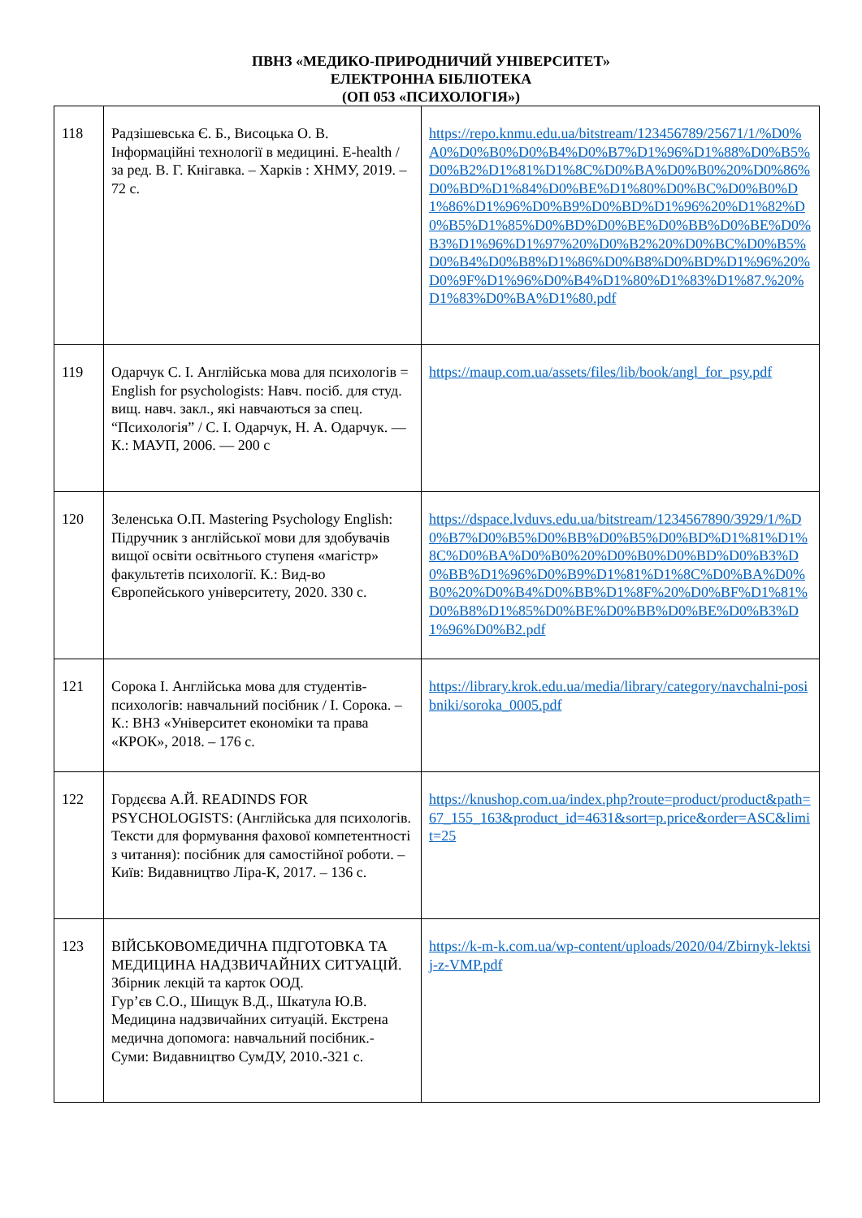ПВНЗ «МЕДИКО-ПРИРОДНИЧИЙ УНІВЕРСИТЕТ»
ЕЛЕКТРОННА БІБЛІОТЕКА
(ОП 053 «ПСИХОЛОГІЯ»)
| 118 | Радзішевська Є. Б., Висоцька О. В. Інформаційні технології в медицині. E-health / за ред. В. Г. Кнігавка. – Харків : ХНМУ, 2019. – 72 с. | https://repo.knmu.edu.ua/bitstream/123456789/25671/1/%D0%A0%D0%B0%D0%B4%D0%B7%D1%96%D1%88%D0%B5%D0%B2%D1%81%D1%8C%D0%BA%D0%B0%20%D0%86%D0%BD%D1%84%D0%BE%D1%80%D0%BC%D0%B0%D1%86%D1%96%D0%B9%D0%BD%D1%96%20%D1%82%D0%B5%D1%85%D0%BD%D0%BE%D0%BB%D0%BE%D0%B3%D1%96%D1%97%20%D0%B2%20%D0%BC%D0%B5%D0%B4%D0%B8%D1%86%D0%B8%D0%BD%D1%96%20%D0%9F%D1%96%D0%B4%D1%80%D1%83%D1%87.%20%D1%83%D0%BA%D1%80.pdf |
| 119 | Одарчук С. І. Англійська мова для психологів = English for psychologists: Навч. посіб. для студ. вищ. навч. закл., які навчаються за спец. “Психологія” / С. І. Одарчук, Н. А. Одарчук. — К.: МАУП, 2006. — 200 с | https://maup.com.ua/assets/files/lib/book/angl_for_psy.pdf |
| 120 | Зеленська О.П. Mastering Psychology English: Підручник з англійської мови для здобувачів вищої освіти освітнього ступеня «магістр» факультетів психології. К.: Вид-во Європейського університету, 2020. 330 с. | https://dspace.lvduvs.edu.ua/bitstream/1234567890/3929/1/%D0%B7%D0%B5%D0%BB%D0%B5%D0%BD%D1%81%D1%8C%D0%BA%D0%B0%20%D0%B0%D0%BD%D0%B3%D0%BB%D1%96%D0%B9%D1%81%D1%8C%D0%BA%D0%B0%20%D0%B4%D0%BB%D1%8F%20%D0%BF%D1%81%D0%B8%D1%85%D0%BE%D0%BB%D0%BE%D0%B3%D1%96%D0%B2.pdf |
| 121 | Сорока І. Англійська мова для студентів-психологів: навчальний посібник / І. Сорока. – К.: ВНЗ «Університет економіки та права «КРОК», 2018. – 176 с. | https://library.krok.edu.ua/media/library/category/navchalni-posibniki/soroka_0005.pdf |
| 122 | Гордєєва А.Й. READINDS FOR PSYCHOLOGISTS: (Англійська для психологів. Тексти для формування фахової компетентності з читання): посібник для самостійної роботи. – Київ: Видавництво Ліра-К, 2017. – 136 с. | https://knushop.com.ua/index.php?route=product/product&path=67_155_163&product_id=4631&sort=p.price&order=ASC&limit=25 |
| 123 | ВІЙСЬКОВОМЕДИЧНА ПІДГОТОВКА ТА МЕДИЦИНА НАДЗВИЧАЙНИХ СИТУАЦІЙ. Збірник лекцій та карток ООД. Гур’єв С.О., Шищук В.Д., Шкатула Ю.В. Медицина надзвичайних ситуацій. Екстрена медична допомога: навчальний посібник.- Суми: Видавництво СумДУ, 2010.-321 с. | https://k-m-k.com.ua/wp-content/uploads/2020/04/Zbirnyk-lektsij-z-VMP.pdf |